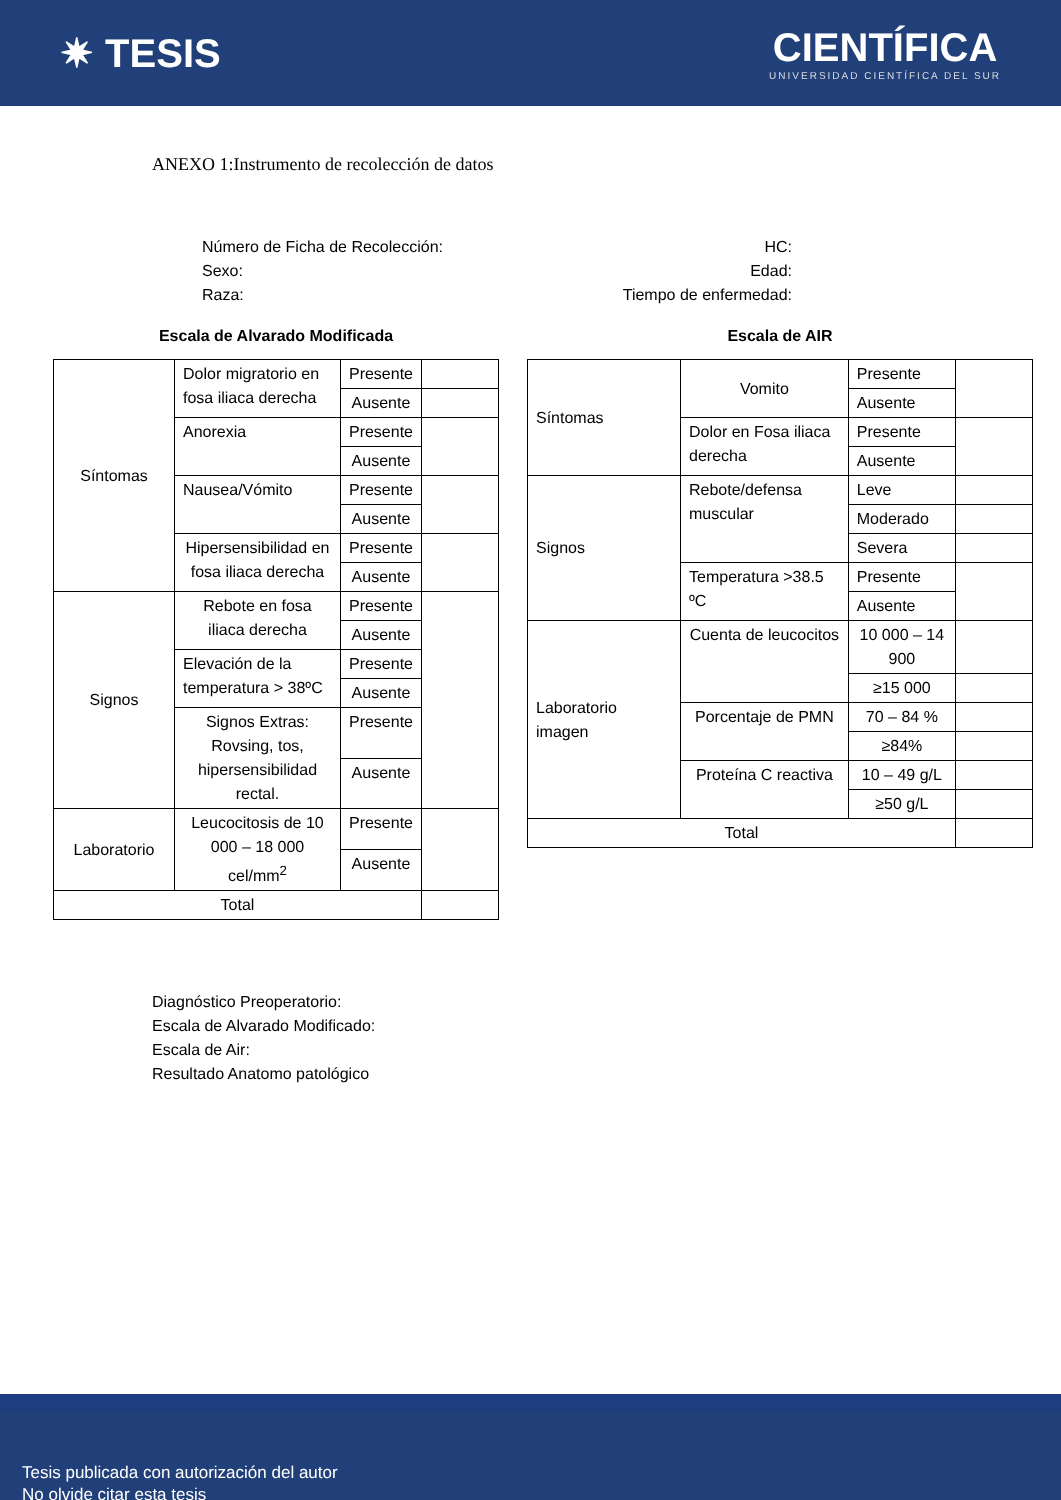✷ TESIS
CIENTÍFICA
UNIVERSIDAD CIENTÍFICA DEL SUR
ANEXO 1:Instrumento de recolección de datos
Número de Ficha de Recolección:
Sexo:
Raza:
HC:
Edad:
Tiempo de enfermedad:
Escala de Alvarado Modificada
| Síntomas | Dolor migratorio en fosa iliaca derecha | Presente | |
| | | Ausente | |
| | Anorexia | Presente | |
| | | Ausente | |
| | Nausea/Vómito | Presente | |
| | | Ausente | |
| | Hipersensibilidad en fosa iliaca derecha | Presente | |
| | | Ausente | |
| Signos | Rebote en fosa iliaca derecha | Presente | |
| | | Ausente | |
| | Elevación de la temperatura > 38ºC | Presente | |
| | | Ausente | |
| | Signos Extras: Rovsing, tos, hipersensibilidad rectal. | Presente | |
| | | Ausente | |
| Laboratorio | Leucocitosis de 10 000 – 18 000 cel/mm<sup>2</sup> | Presente | |
| | | Ausente | |
| Total | | | |
Escala de AIR
| Síntomas | Vomito | Presente | |
| | | Ausente | |
| | Dolor en Fosa iliaca derecha | Presente | |
| | | Ausente | |
| Signos | Rebote/defensa muscular | Leve | |
| | | Moderado | |
| | | Severa | |
| | Temperatura >38.5 ºC | Presente | |
| | | Ausente | |
| Laboratorio imagen | Cuenta de leucocitos | 10 000 – 14 900 | |
| | | ≥15 000 | |
| | Porcentaje de PMN | 70 – 84 % | |
| | | ≥84% | |
| | Proteína C reactiva | 10 – 49 g/L | |
| | | ≥50 g/L | |
| Total | | | |
Diagnóstico Preoperatorio:
Escala de Alvarado Modificado:
Escala de Air:
Resultado Anatomo patológico
Tesis publicada con autorización del autor
No olvide citar esta tesis